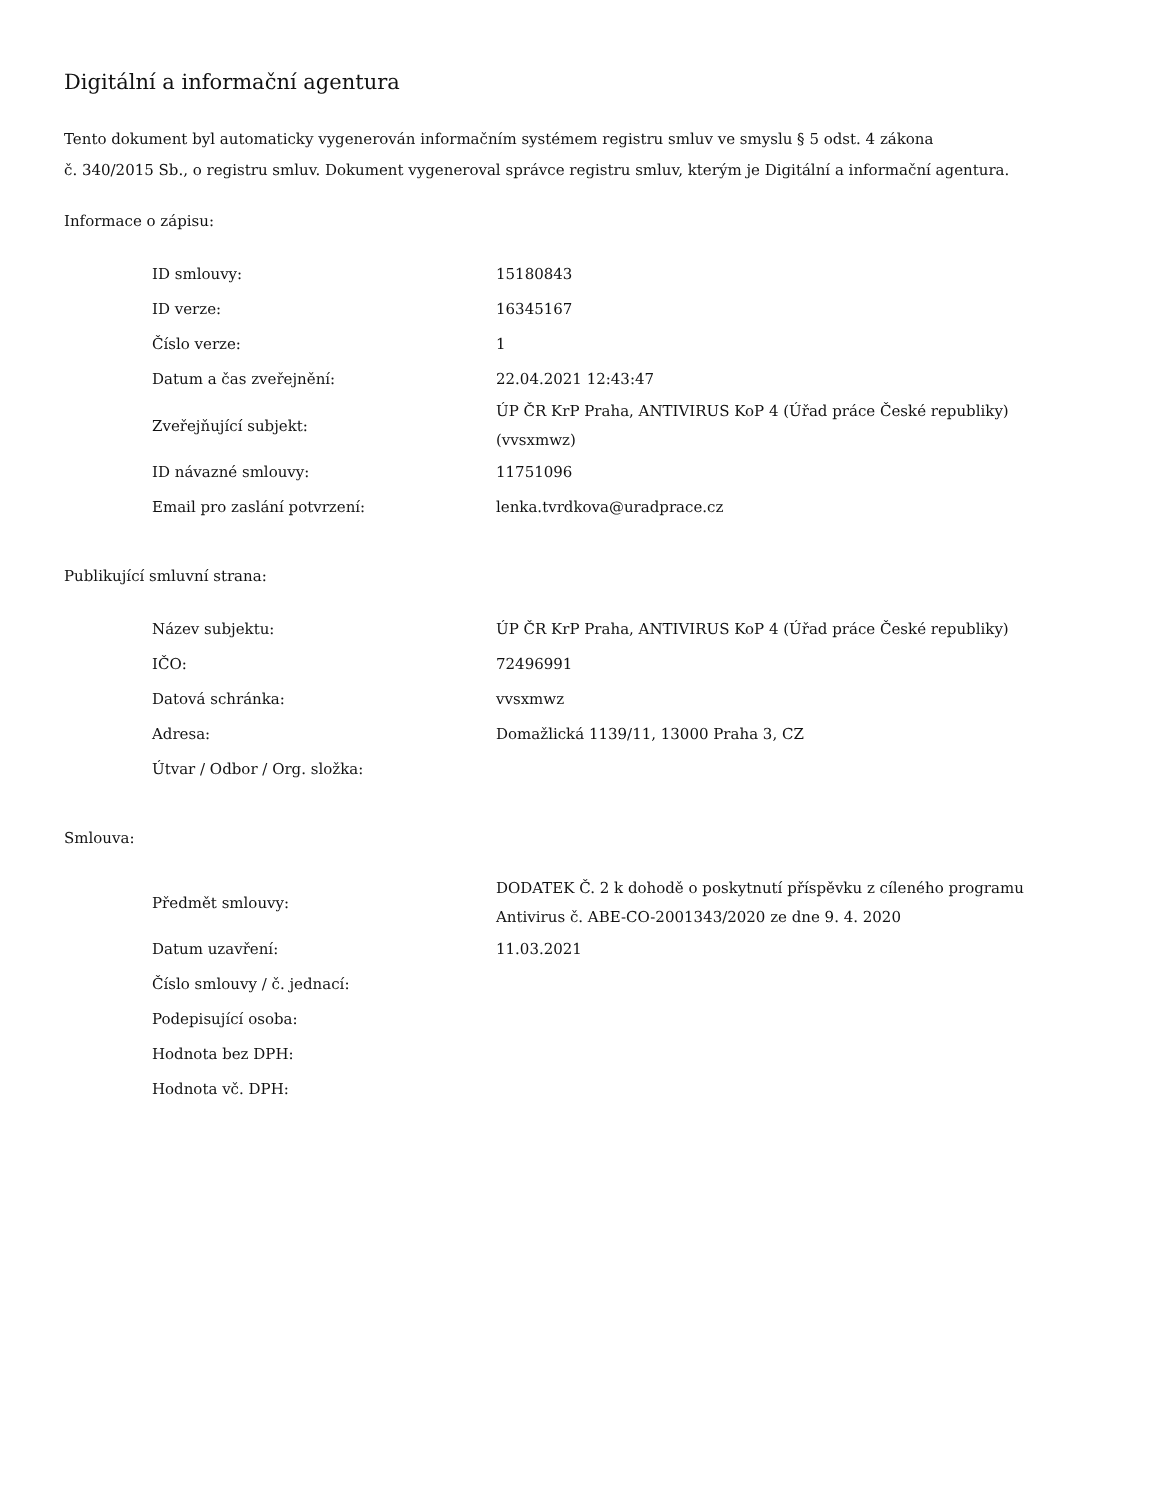Digitální a informační agentura
Tento dokument byl automaticky vygenerován informačním systémem registru smluv ve smyslu § 5 odst. 4 zákona
č. 340/2015 Sb., o registru smluv. Dokument vygeneroval správce registru smluv, kterým je Digitální a informační agentura.
Informace o zápisu:
| ID smlouvy: | 15180843 |
| ID verze: | 16345167 |
| Číslo verze: | 1 |
| Datum a čas zveřejnění: | 22.04.2021 12:43:47 |
| Zveřejňující subjekt: | ÚP ČR KrP Praha, ANTIVIRUS KoP 4 (Úřad práce České republiky) (vvsxmwz) |
| ID návazné smlouvy: | 11751096 |
| Email pro zaslání potvrzení: | lenka.tvrdkova@uradprace.cz |
Publikující smluvní strana:
| Název subjektu: | ÚP ČR KrP Praha, ANTIVIRUS KoP 4 (Úřad práce České republiky) |
| IČO: | 72496991 |
| Datová schránka: | vvsxmwz |
| Adresa: | Domažlická 1139/11, 13000 Praha 3, CZ |
| Útvar / Odbor / Org. složka: | |
Smlouva:
| Předmět smlouvy: | DODATEK Č. 2 k dohodě o poskytnutí příspěvku z cíleného programu Antivirus č. ABE-CO-2001343/2020 ze dne 9. 4. 2020 |
| Datum uzavření: | 11.03.2021 |
| Číslo smlouvy / č. jednací: | |
| Podepisující osoba: | |
| Hodnota bez DPH: | |
| Hodnota vč. DPH: | |